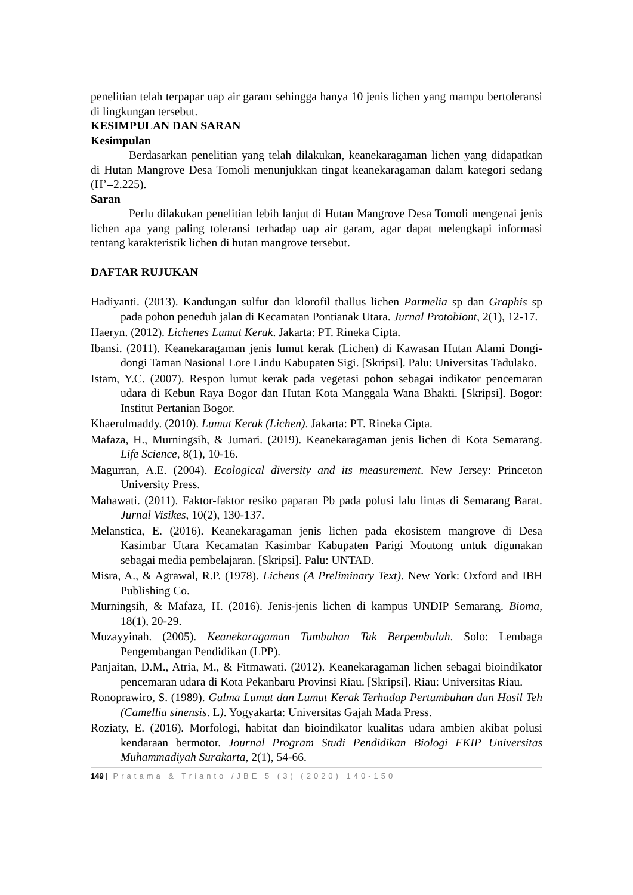penelitian telah terpapar uap air garam sehingga hanya 10 jenis lichen yang mampu bertoleransi di lingkungan tersebut.
KESIMPULAN DAN SARAN
Kesimpulan
Berdasarkan penelitian yang telah dilakukan, keanekaragaman lichen yang didapatkan di Hutan Mangrove Desa Tomoli menunjukkan tingat keanekaragaman dalam kategori sedang (H’=2.225).
Saran
Perlu dilakukan penelitian lebih lanjut di Hutan Mangrove Desa Tomoli mengenai jenis lichen apa yang paling toleransi terhadap uap air garam, agar dapat melengkapi informasi tentang karakteristik lichen di hutan mangrove tersebut.
DAFTAR RUJUKAN
Hadiyanti. (2013). Kandungan sulfur dan klorofil thallus lichen Parmelia sp dan Graphis sp pada pohon peneduh jalan di Kecamatan Pontianak Utara. Jurnal Protobiont, 2(1), 12-17.
Haeryn. (2012). Lichenes Lumut Kerak. Jakarta: PT. Rineka Cipta.
Ibansi. (2011). Keanekaragaman jenis lumut kerak (Lichen) di Kawasan Hutan Alami Dongi-dongi Taman Nasional Lore Lindu Kabupaten Sigi. [Skripsi]. Palu: Universitas Tadulako.
Istam, Y.C. (2007). Respon lumut kerak pada vegetasi pohon sebagai indikator pencemaran udara di Kebun Raya Bogor dan Hutan Kota Manggala Wana Bhakti. [Skripsi]. Bogor: Institut Pertanian Bogor.
Khaerulmaddy. (2010). Lumut Kerak (Lichen). Jakarta: PT. Rineka Cipta.
Mafaza, H., Murningsih, & Jumari. (2019). Keanekaragaman jenis lichen di Kota Semarang. Life Science, 8(1), 10-16.
Magurran, A.E. (2004). Ecological diversity and its measurement. New Jersey: Princeton University Press.
Mahawati. (2011). Faktor-faktor resiko paparan Pb pada polusi lalu lintas di Semarang Barat. Jurnal Visikes, 10(2), 130-137.
Melanstica, E. (2016). Keanekaragaman jenis lichen pada ekosistem mangrove di Desa Kasimbar Utara Kecamatan Kasimbar Kabupaten Parigi Moutong untuk digunakan sebagai media pembelajaran. [Skripsi]. Palu: UNTAD.
Misra, A., & Agrawal, R.P. (1978). Lichens (A Preliminary Text). New York: Oxford and IBH Publishing Co.
Murningsih, & Mafaza, H. (2016). Jenis-jenis lichen di kampus UNDIP Semarang. Bioma, 18(1), 20-29.
Muzayyinah. (2005). Keanekaragaman Tumbuhan Tak Berpembuluh. Solo: Lembaga Pengembangan Pendidikan (LPP).
Panjaitan, D.M., Atria, M., & Fitmawati. (2012). Keanekaragaman lichen sebagai bioindikator pencemaran udara di Kota Pekanbaru Provinsi Riau. [Skripsi]. Riau: Universitas Riau.
Ronoprawiro, S. (1989). Gulma Lumut dan Lumut Kerak Terhadap Pertumbuhan dan Hasil Teh (Camellia sinensis. L). Yogyakarta: Universitas Gajah Mada Press.
Roziaty, E. (2016). Morfologi, habitat dan bioindikator kualitas udara ambien akibat polusi kendaraan bermotor. Journal Program Studi Pendidikan Biologi FKIP Universitas Muhammadiyah Surakarta, 2(1), 54-66.
149 | Pratama & Trianto /JBE 5 (3) (2020) 140-150